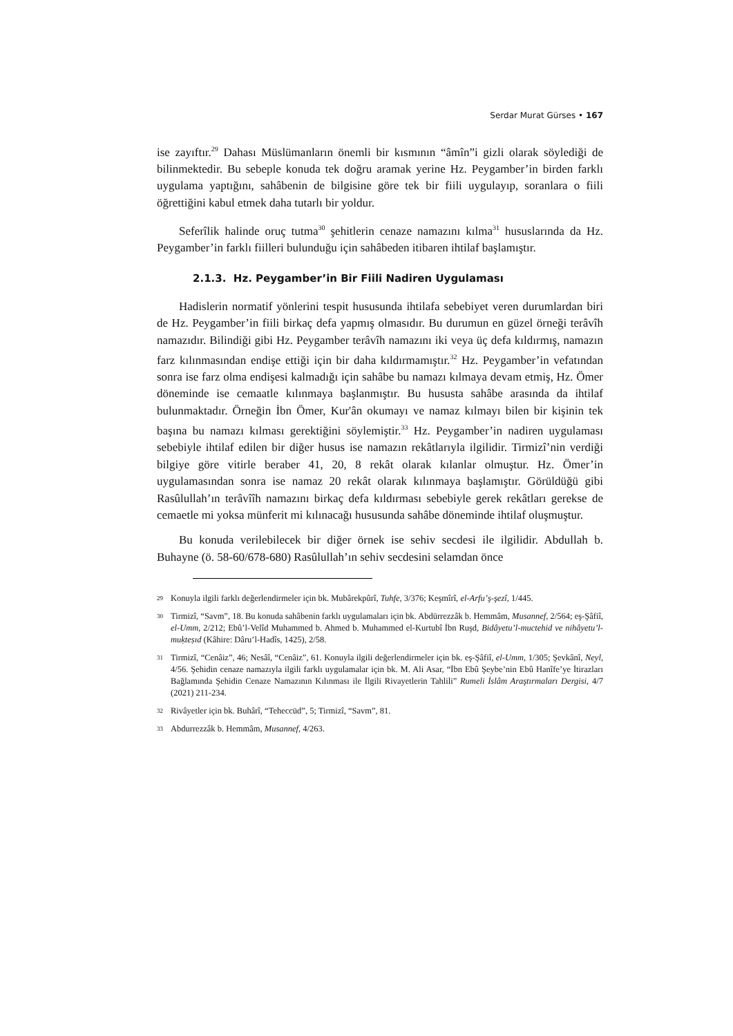Serdar Murat Gürses • 167
ise zayıftır.<sup>29</sup> Dahası Müslümanların önemli bir kısmının “âmîn”i gizli olarak söylediği de bilinmektedir. Bu sebeple konuda tek doğru aramak yerine Hz. Peygamber’in birden farklı uygulama yaptığını, sahâbenin de bilgisine göre tek bir fiili uygulayıp, soranlara o fiili öğrettiğini kabul etmek daha tutarlı bir yoldur.
Seferîlik halinde oruç tutma<sup>30</sup> şehitlerin cenaze namazını kılma<sup>31</sup> hususlarında da Hz. Peygamber’in farklı fiilleri bulunduğu için sahâbeden itibaren ihtilaf başlamıştır.
2.1.3. Hz. Peygamber’in Bir Fiili Nadiren Uygulaması
Hadislerin normatif yönlerini tespit hususunda ihtilafa sebebiyet veren durumlardan biri de Hz. Peygamber’in fiili birkaç defa yapmış olmasıdır. Bu durumun en güzel örneği terâvîh namazıdır. Bilindiği gibi Hz. Peygamber terâvîh namazını iki veya üç defa kıldırmış, namazın farz kılınmasından endişe ettiği için bir daha kıldırmamıştır.<sup>32</sup> Hz. Peygamber’in vefatından sonra ise farz olma endişesi kalmadığı için sahâbe bu namazı kılmaya devam etmiş, Hz. Ömer döneminde ise cemaatle kılınmaya başlanmıştır. Bu hususta sahâbe arasında da ihtilaf bulunmaktadır. Örneğin İbn Ömer, Kur'ân okumayı ve namaz kılmayı bilen bir kişinin tek başına bu namazı kılması gerektiğini söylemiştir.<sup>33</sup> Hz. Peygamber’in nadiren uygulaması sebebiyle ihtilaf edilen bir diğer husus ise namazın rekâtlarıyla ilgilidir. Tirmizî’nin verdiği bilgiye göre vitirle beraber 41, 20, 8 rekât olarak kılanlar olmuştur. Hz. Ömer’in uygulamasından sonra ise namaz 20 rekât olarak kılınmaya başlamıştır. Görüldüğü gibi Rasûlullah’ın terâvîîh namazını birkaç defa kıldırması sebebiyle gerek rekâtları gerekse de cemaetle mi yoksa münferit mi kılınacağı hususunda sahâbe döneminde ihtilaf oluşmuştur.
Bu konuda verilebilecek bir diğer örnek ise sehiv secdesi ile ilgilidir. Abdullah b. Buhayne (ö. 58-60/678-680) Rasûlullah’ın sehiv secdesini selamdan önce
<sup>29</sup> Konuyla ilgili farklı değerlendirmeler için bk. Mubârekpûrî, Tuhfe, 3/376; Keşmîrî, el-Arfu’ş-şezî, 1/445.
<sup>30</sup> Tirmizî, “Savm”, 18. Bu konuda sahâbenin farklı uygulamaları için bk. Abdürrezzâk b. Hemmâm, Musannef, 2/564; eş-Şâfiî, el-Umm, 2/212; Ebû’l-Velîd Muhammed b. Ahmed b. Muhammed el-Kurtubî İbn Ruşd, Bidâyetu’l-muctehid ve nihâyetu’l-muḳteṣıd (Kâhire: Dâru’l-Hadîs, 1425), 2/58.
<sup>31</sup> Tirmizî, “Cenâiz”, 46; Nesâî, “Cenâiz”, 61. Konuyla ilgili değerlendirmeler için bk. eş-Şâfiî, el-Umm, 1/305; Şevkânî, Neyl, 4/56. Şehidin cenaze namazıyla ilgili farklı uygulamalar için bk. M. Ali Asar, “İbn Ebû Şeybe’nin Ebû Hanîfe’ye İtirazları Bağlamında Şehidin Cenaze Namazının Kılınması ile İlgili Rivayetlerin Tahlili” Rumeli İslâm Araştırmaları Dergisi, 4/7 (2021) 211-234.
<sup>32</sup> Rivâyetler için bk. Buhârî, “Teheccüd”, 5; Tirmizî, “Savm”, 81.
<sup>33</sup> Abdurrezzâk b. Hemmâm, Musannef, 4/263.